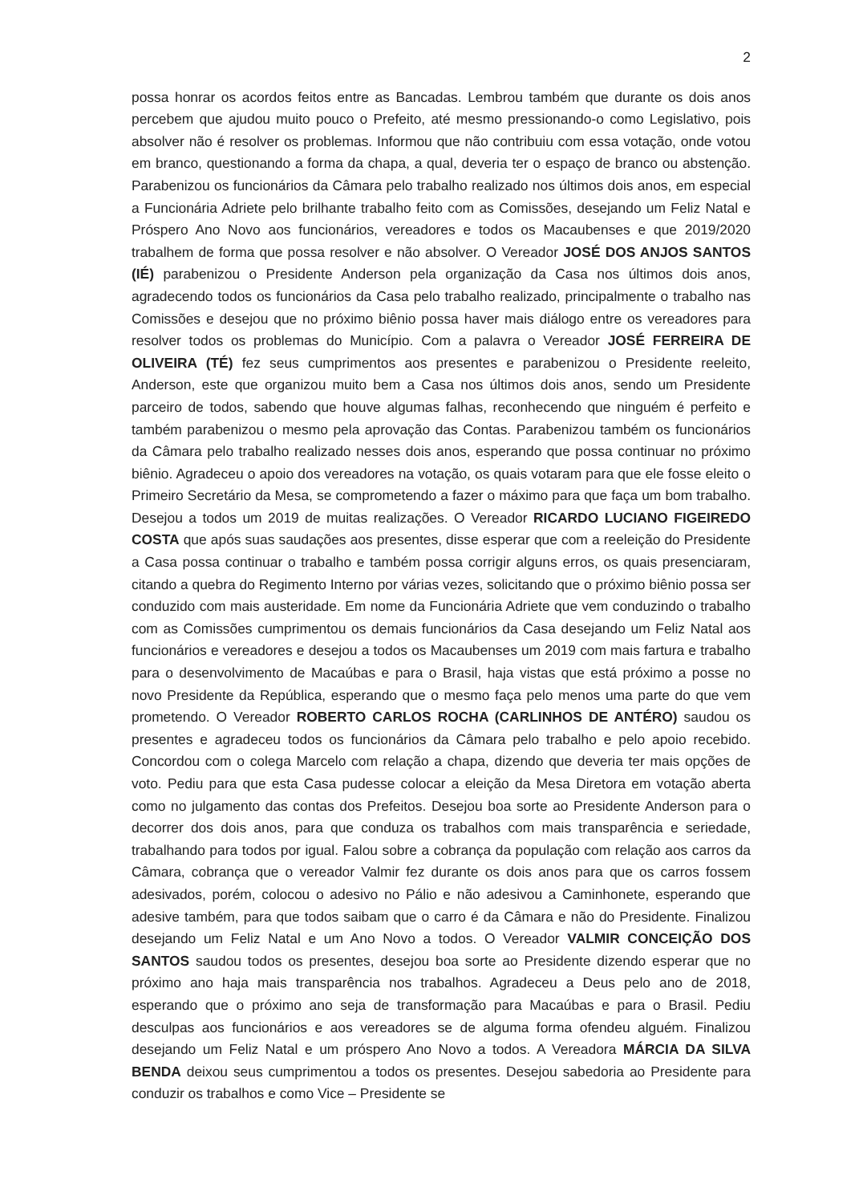2
possa honrar os acordos feitos entre as Bancadas. Lembrou também que durante os dois anos percebem que ajudou muito pouco o Prefeito, até mesmo pressionando-o como Legislativo, pois absolver não é resolver os problemas. Informou que não contribuiu com essa votação, onde votou em branco, questionando a forma da chapa, a qual, deveria ter o espaço de branco ou abstenção. Parabenizou os funcionários da Câmara pelo trabalho realizado nos últimos dois anos, em especial a Funcionária Adriete pelo brilhante trabalho feito com as Comissões, desejando um Feliz Natal e Próspero Ano Novo aos funcionários, vereadores e todos os Macaubenses e que 2019/2020 trabalhem de forma que possa resolver e não absolver. O Vereador JOSÉ DOS ANJOS SANTOS (IÉ) parabenizou o Presidente Anderson pela organização da Casa nos últimos dois anos, agradecendo todos os funcionários da Casa pelo trabalho realizado, principalmente o trabalho nas Comissões e desejou que no próximo biênio possa haver mais diálogo entre os vereadores para resolver todos os problemas do Município. Com a palavra o Vereador JOSÉ FERREIRA DE OLIVEIRA (TÉ) fez seus cumprimentos aos presentes e parabenizou o Presidente reeleito, Anderson, este que organizou muito bem a Casa nos últimos dois anos, sendo um Presidente parceiro de todos, sabendo que houve algumas falhas, reconhecendo que ninguém é perfeito e também parabenizou o mesmo pela aprovação das Contas. Parabenizou também os funcionários da Câmara pelo trabalho realizado nesses dois anos, esperando que possa continuar no próximo biênio. Agradeceu o apoio dos vereadores na votação, os quais votaram para que ele fosse eleito o Primeiro Secretário da Mesa, se comprometendo a fazer o máximo para que faça um bom trabalho. Desejou a todos um 2019 de muitas realizações. O Vereador RICARDO LUCIANO FIGEIREDO COSTA que após suas saudações aos presentes, disse esperar que com a reeleição do Presidente a Casa possa continuar o trabalho e também possa corrigir alguns erros, os quais presenciaram, citando a quebra do Regimento Interno por várias vezes, solicitando que o próximo biênio possa ser conduzido com mais austeridade. Em nome da Funcionária Adriete que vem conduzindo o trabalho com as Comissões cumprimentou os demais funcionários da Casa desejando um Feliz Natal aos funcionários e vereadores e desejou a todos os Macaubenses um 2019 com mais fartura e trabalho para o desenvolvimento de Macaúbas e para o Brasil, haja vistas que está próximo a posse no novo Presidente da República, esperando que o mesmo faça pelo menos uma parte do que vem prometendo. O Vereador ROBERTO CARLOS ROCHA (CARLINHOS DE ANTÉRO) saudou os presentes e agradeceu todos os funcionários da Câmara pelo trabalho e pelo apoio recebido. Concordou com o colega Marcelo com relação a chapa, dizendo que deveria ter mais opções de voto. Pediu para que esta Casa pudesse colocar a eleição da Mesa Diretora em votação aberta como no julgamento das contas dos Prefeitos. Desejou boa sorte ao Presidente Anderson para o decorrer dos dois anos, para que conduza os trabalhos com mais transparência e seriedade, trabalhando para todos por igual. Falou sobre a cobrança da população com relação aos carros da Câmara, cobrança que o vereador Valmir fez durante os dois anos para que os carros fossem adesivados, porém, colocou o adesivo no Pálio e não adesivou a Caminhonete, esperando que adesive também, para que todos saibam que o carro é da Câmara e não do Presidente. Finalizou desejando um Feliz Natal e um Ano Novo a todos. O Vereador VALMIR CONCEIÇÃO DOS SANTOS saudou todos os presentes, desejou boa sorte ao Presidente dizendo esperar que no próximo ano haja mais transparência nos trabalhos. Agradeceu a Deus pelo ano de 2018, esperando que o próximo ano seja de transformação para Macaúbas e para o Brasil. Pediu desculpas aos funcionários e aos vereadores se de alguma forma ofendeu alguém. Finalizou desejando um Feliz Natal e um próspero Ano Novo a todos. A Vereadora MÁRCIA DA SILVA BENDA deixou seus cumprimentou a todos os presentes. Desejou sabedoria ao Presidente para conduzir os trabalhos e como Vice – Presidente se